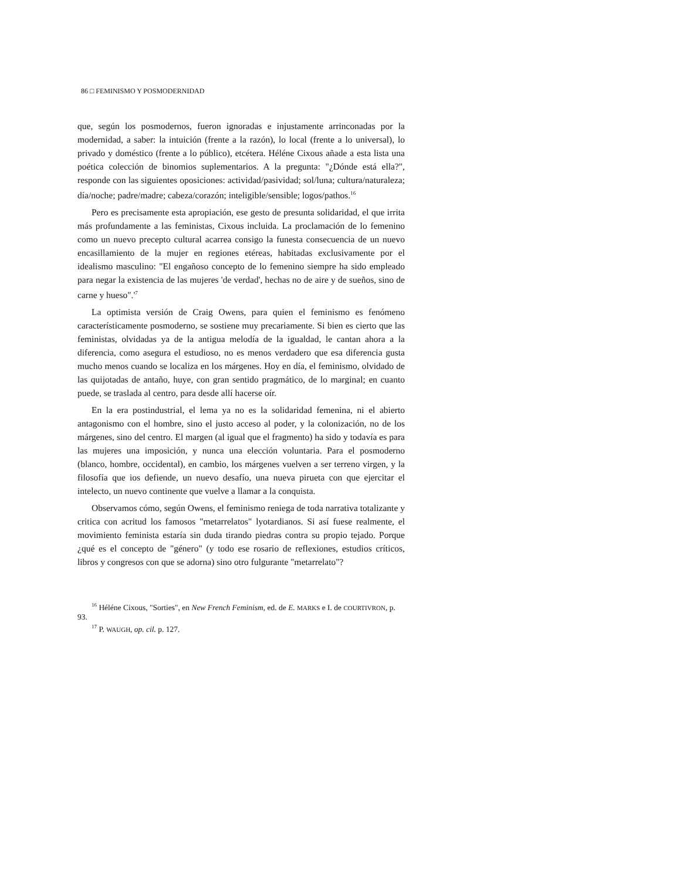86 □ FEMINISMO Y POSMODERNIDAD
que, según los posmodernos, fueron ignoradas e injustamente arrinconadas por la modernidad, a saber: la intuición (frente a la razón), lo local (frente a lo universal), lo privado y doméstico (frente a lo público), etcétera. Héléne Cixous añade a esta lista una poética colección de binomios suplementarios. A la pregunta: "¿Dónde está ella?", responde con las siguientes oposiciones: actividad/pasividad; sol/luna; cultura/naturaleza; día/noche; padre/madre; cabeza/corazón; inteligible/sensible; logos/pathos.<sup>16</sup>
Pero es precisamente esta apropiación, ese gesto de presunta solidaridad, el que irrita más profundamente a las feministas, Cixous incluida. La proclamación de lo femenino como un nuevo precepto cultural acarrea consigo la funesta consecuencia de un nuevo encasillamiento de la mujer en regiones etéreas, habitadas exclusivamente por el idealismo masculino: "El engañoso concepto de lo femenino siempre ha sido empleado para negar la existencia de las mujeres 'de verdad', hechas no de aire y de sueños, sino de carne y hueso".'<sup>7</sup>
La optimista versión de Craig Owens, para quien el feminismo es fenómeno característicamente posmoderno, se sostiene muy precariamente. Si bien es cierto que las feministas, olvidadas ya de la antigua melodía de la igualdad, le cantan ahora a la diferencia, como asegura el estudioso, no es menos verdadero que esa diferencia gusta mucho menos cuando se localiza en los márgenes. Hoy en día, el feminismo, olvidado de las quijotadas de antaño, huye, con gran sentido pragmático, de lo marginal; en cuanto puede, se traslada al centro, para desde allí hacerse oír.
En la era postindustrial, el lema ya no es la solidaridad femenina, ni el abierto antagonismo con el hombre, sino el justo acceso al poder, y la colonización, no de los márgenes, sino del centro. El margen (al igual que el fragmento) ha sido y todavía es para las mujeres una imposición, y nunca una elección voluntaria. Para el posmoderno (blanco, hombre, occidental), en cambio, los márgenes vuelven a ser terreno virgen, y la filosofía que ios defiende, un nuevo desafío, una nueva pirueta con que ejercitar el intelecto, un nuevo continente que vuelve a llamar a la conquista.
Observamos cómo, según Owens, el feminismo reniega de toda narrativa totalizante y critica con acritud los famosos "metarrelatos" lyotardianos. Si así fuese realmente, el movimiento feminista estaría sin duda tirando piedras contra su propio tejado. Porque ¿qué es el concepto de "género" (y todo ese rosario de reflexiones, estudios críticos, libros y congresos con que se adorna) sino otro fulgurante "metarrelato"?
<sup>16</sup> Héléne Cixous, "Sorties", en New French Feminism, ed. de E. MARKS e I. de COURTIVRON, p. 93.
<sup>17</sup> P. WAUGH, op. cil. p. 127.